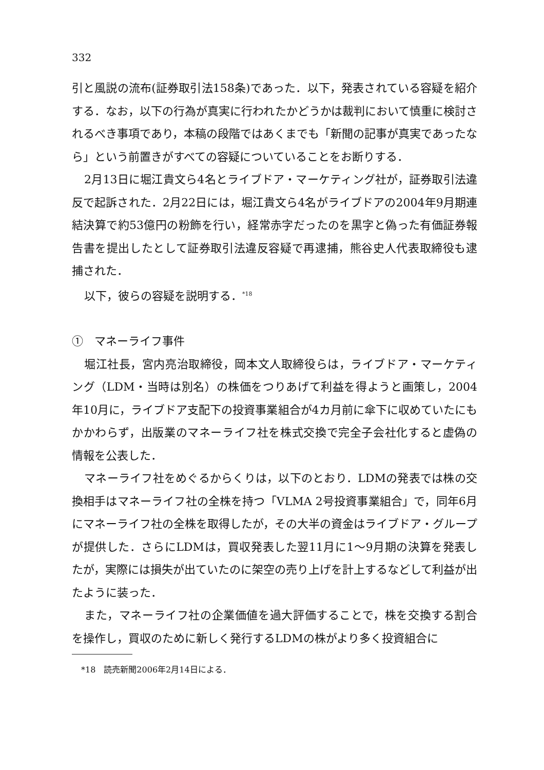332
引と風説の流布(証券取引法158条)であった．以下，発表されている容疑を紹介する．なお，以下の行為が真実に行われたかどうかは裁判において慎重に検討されるべき事項であり，本稿の段階ではあくまでも「新聞の記事が真実であったなら」という前置きがすべての容疑についていることをお断りする．
2月13日に堀江貴文ら4名とライブドア・マーケティング社が，証券取引法違反で起訴された．2月22日には，堀江貴文ら4名がライブドアの2004年9月期連結決算で約53億円の粉飾を行い，経常赤字だったのを黒字と偽った有価証券報告書を提出したとして証券取引法違反容疑で再逮捕，熊谷史人代表取締役も逮捕された．
以下，彼らの容疑を説明する．<sup>*18</sup>
①　マネーライフ事件
堀江社長，宮内亮治取締役，岡本文人取締役らは，ライブドア・マーケティング（LDM・当時は別名）の株価をつりあげて利益を得ようと画策し，2004年10月に，ライブドア支配下の投資事業組合が4カ月前に傘下に収めていたにもかかわらず，出版業のマネーライフ社を株式交換で完全子会社化すると虚偽の情報を公表した．
マネーライフ社をめぐるからくりは，以下のとおり．LDMの発表では株の交換相手はマネーライフ社の全株を持つ「VLMA 2号投資事業組合」で，同年6月にマネーライフ社の全株を取得したが，その大半の資金はライブドア・グループが提供した．さらにLDMは，買収発表した翌11月に1～9月期の決算を発表したが，実際には損失が出ていたのに架空の売り上げを計上するなどして利益が出たように装った．
また，マネーライフ社の企業価値を過大評価することで，株を交換する割合を操作し，買収のために新しく発行するLDMの株がより多く投資組合に
*18　読売新聞2006年2月14日による．